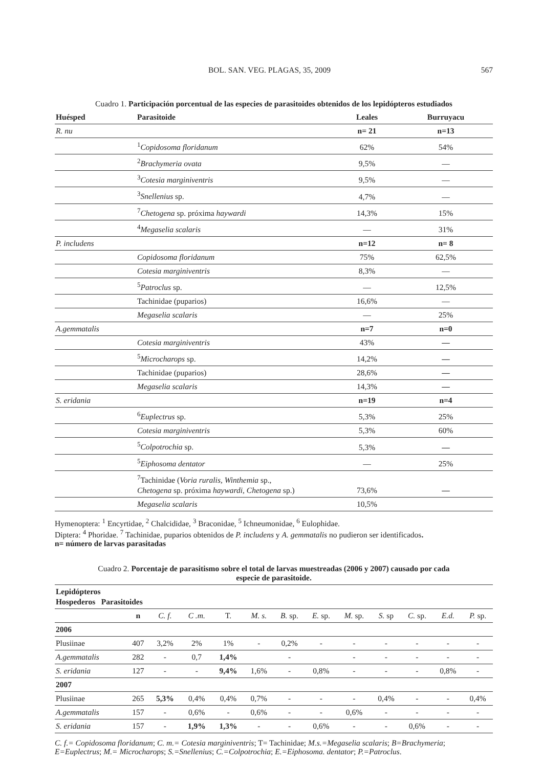BOL. SAN. VEG. PLAGAS, 35, 2009 567
Cuadro 1. Participación porcentual de las especies de parasitoides obtenidos de los lepidópteros estudiados
| Huésped | Parasitoide | Leales | Burruyacu |
| --- | --- | --- | --- |
| R. nu | | n= 21 | n=13 |
| | <sup>1</sup> Copidosoma floridanum | 62% | 54% |
| | <sup>2</sup> Brachymeria ovata | 9,5% | — |
| | <sup>3</sup> Cotesia marginiventris | 9,5% | — |
| | <sup>3</sup> Snellenius sp. | 4,7% | — |
| | <sup>7</sup> Chetogena sp. próxima haywardi | 14,3% | 15% |
| | <sup>4</sup> Megaselia scalaris | — | 31% |
| P. includens | | n=12 | n= 8 |
| | Copidosoma floridanum | 75% | 62,5% |
| | Cotesia marginiventris | 8,3% | — |
| | <sup>5</sup> Patroclus sp. | — | 12,5% |
| | Tachinidae (puparios) | 16,6% | — |
| | Megaselia scalaris | — | 25% |
| A.gemmatalis | | n=7 | n=0 |
| | Cotesia marginiventris | 43% | — |
| | <sup>5</sup> Microcharops sp. | 14,2% | — |
| | Tachinidae (puparios) | 28,6% | — |
| | Megaselia scalaris | 14,3% | — |
| S. eridania | | n=19 | n=4 |
| | <sup>6</sup> Euplectrus sp. | 5,3% | 25% |
| | Cotesia marginiventris | 5,3% | 60% |
| | <sup>5</sup> Colpotrochia sp. | 5,3% | — |
| | <sup>5</sup> Eiphosoma dentator | — | 25% |
| | <sup>7</sup> Tachinidae ( Voria ruralis, Winthemia sp., Chetogena sp. próxima haywardi , Chetogena sp.) | 73,6% | — |
| | Megaselia scalaris | 10,5% | |
Hymenoptera: <sup>1</sup> Encyrtidae, <sup>2</sup> Chalcididae, <sup>3</sup> Braconidae, <sup>5</sup> Ichneumonidae, <sup>6</sup> Eulophidae.
Diptera: <sup>4</sup> Phoridae. <sup>7</sup> Tachinidae, puparios obtenidos de P. includens y A. gemmatalis no pudieron ser identificados.
n= número de larvas parasitadas
Cuadro 2. Porcentaje de parasitismo sobre el total de larvas muestreadas (2006 y 2007) causado por cada
especie de parasitoide.
| Lepidópteros Hospederos Parasitoides | | | | | | | | | | | | |
| | n | C. f. | C .m. | T. | M. s. | B. sp. | E. sp. | M. sp. | S. sp | C. sp. | E.d. | P. sp. |
| 2006 | | | | | | | | | | | | |
| Plusiinae | 407 | 3,2% | 2% | 1% | - | 0,2% | - | - | - | - | - | - |
| A.gemmatalis | 282 | - | 0,7 | 1,4% | | - | | - | - | - | - | - |
| S. eridania | 127 | - | - | 9,4% | 1,6% | - | 0,8% | - | - | - | 0,8% | - |
| 2007 | | | | | | | | | | | | |
| Plusiinae | 265 | 5,3% | 0,4% | 0,4% | 0,7% | - | - | - | 0,4% | - | - | 0,4% |
| A.gemmatalis | 157 | - | 0,6% | - | 0,6% | - | - | 0,6% | - | - | - | - |
| S. eridania | 157 | - | 1,9% | 1,3% | - | - | 0,6% | - | - | 0,6% | - | - |
C. f.= Copidosoma floridanum; C. m.= Cotesia marginiventris; T= Tachinidae; M.s.=Megaselia scalaris; B=Brachymeria; E=Euplectrus; M.= Microcharops; S.=Snellenius; C.=Colpotrochia; E.=Eiphosoma. dentator; P.=Patroclus.